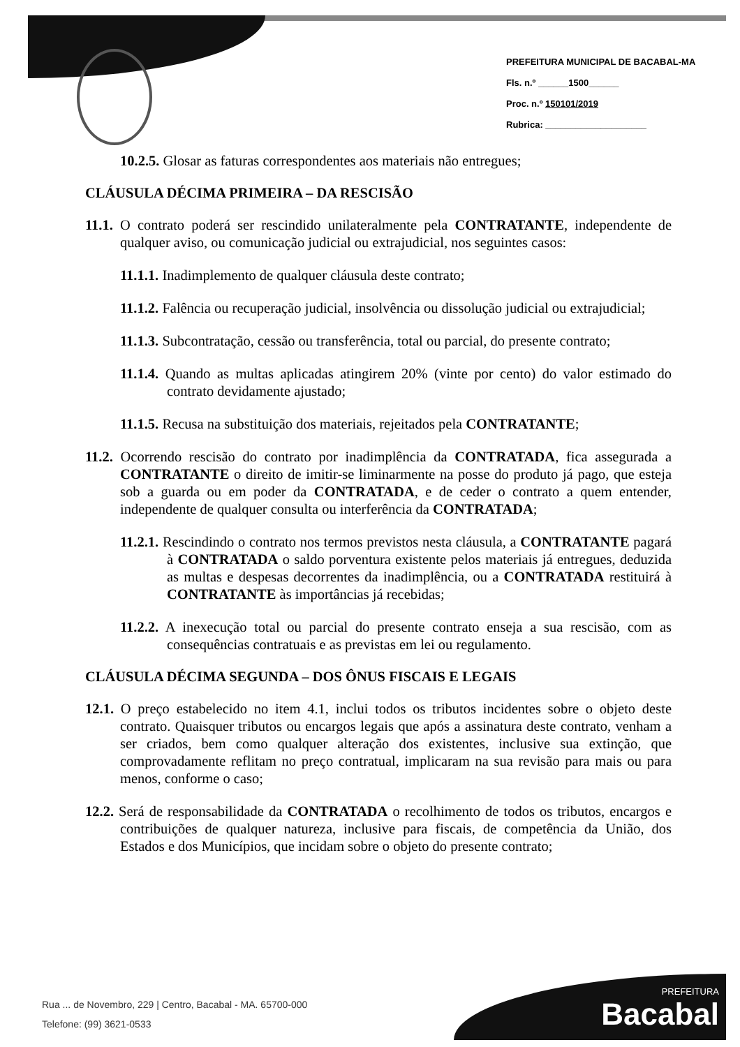PREFEITURA MUNICIPAL DE BACABAL-MA
Fls. n.º ______1500______
Proc. n.º 150101/2019
Rubrica: ____________________
10.2.5. Glosar as faturas correspondentes aos materiais não entregues;
CLÁUSULA DÉCIMA PRIMEIRA – DA RESCISÃO
11.1. O contrato poderá ser rescindido unilateralmente pela CONTRATANTE, independente de qualquer aviso, ou comunicação judicial ou extrajudicial, nos seguintes casos:
11.1.1. Inadimplemento de qualquer cláusula deste contrato;
11.1.2. Falência ou recuperação judicial, insolvência ou dissolução judicial ou extrajudicial;
11.1.3. Subcontratação, cessão ou transferência, total ou parcial, do presente contrato;
11.1.4. Quando as multas aplicadas atingirem 20% (vinte por cento) do valor estimado do contrato devidamente ajustado;
11.1.5. Recusa na substituição dos materiais, rejeitados pela CONTRATANTE;
11.2. Ocorrendo rescisão do contrato por inadimplência da CONTRATADA, fica assegurada a CONTRATANTE o direito de imitir-se liminarmente na posse do produto já pago, que esteja sob a guarda ou em poder da CONTRATADA, e de ceder o contrato a quem entender, independente de qualquer consulta ou interferência da CONTRATADA;
11.2.1. Rescindindo o contrato nos termos previstos nesta cláusula, a CONTRATANTE pagará à CONTRATADA o saldo porventura existente pelos materiais já entregues, deduzida as multas e despesas decorrentes da inadimplência, ou a CONTRATADA restituirá à CONTRATANTE às importâncias já recebidas;
11.2.2. A inexecução total ou parcial do presente contrato enseja a sua rescisão, com as consequências contratuais e as previstas em lei ou regulamento.
CLÁUSULA DÉCIMA SEGUNDA – DOS ÔNUS FISCAIS E LEGAIS
12.1. O preço estabelecido no item 4.1, inclui todos os tributos incidentes sobre o objeto deste contrato. Quaisquer tributos ou encargos legais que após a assinatura deste contrato, venham a ser criados, bem como qualquer alteração dos existentes, inclusive sua extinção, que comprovadamente reflitam no preço contratual, implicaram na sua revisão para mais ou para menos, conforme o caso;
12.2. Será de responsabilidade da CONTRATADA o recolhimento de todos os tributos, encargos e contribuições de qualquer natureza, inclusive para fiscais, de competência da União, dos Estados e dos Municípios, que incidam sobre o objeto do presente contrato;
Rua ... de Novembro, 229 | Centro, Bacabal - MA. 65700-000
Telefone: (99) 3621-0533
PREFEITURA
Bacabal